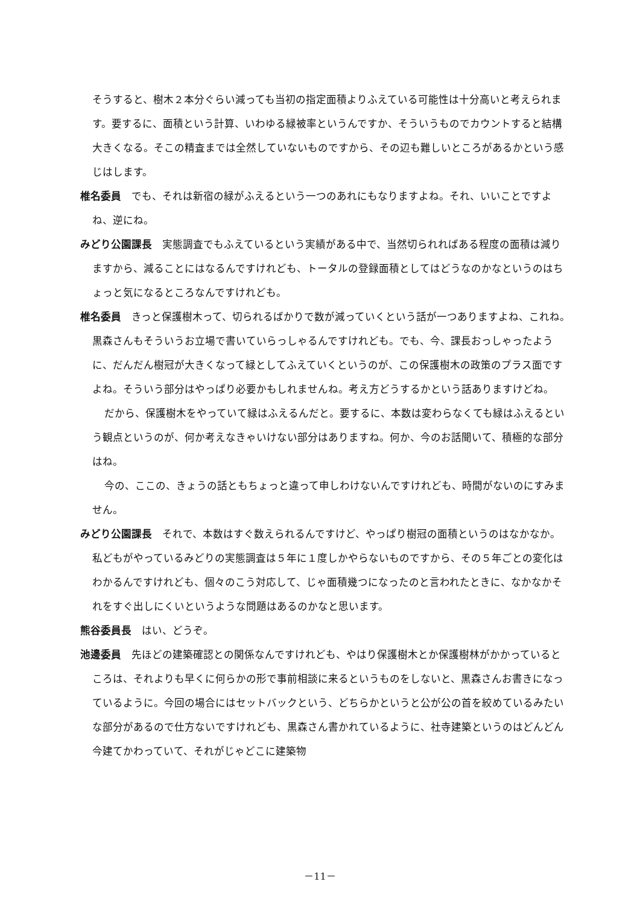そうすると、樹木２本分ぐらい減っても当初の指定面積よりふえている可能性は十分高いと考えられます。要するに、面積という計算、いわゆる緑被率というんですか、そういうものでカウントすると結構大きくなる。そこの精査までは全然していないものですから、その辺も難しいところがあるかという感じはします。
椎名委員　でも、それは新宿の緑がふえるという一つのあれにもなりますよね。それ、いいことですよね、逆にね。
みどり公園課長　実態調査でもふえているという実績がある中で、当然切られればある程度の面積は減りますから、減ることにはなるんですけれども、トータルの登録面積としてはどうなのかなというのはちょっと気になるところなんですけれども。
椎名委員　きっと保護樹木って、切られるばかりで数が減っていくという話が一つありますよね、これね。黒森さんもそういうお立場で書いていらっしゃるんですけれども。でも、今、課長おっしゃったように、だんだん樹冠が大きくなって緑としてふえていくというのが、この保護樹木の政策のプラス面ですよね。そういう部分はやっぱり必要かもしれませんね。考え方どうするかという話ありますけどね。
だから、保護樹木をやっていて緑はふえるんだと。要するに、本数は変わらなくても緑はふえるという観点というのが、何か考えなきゃいけない部分はありますね。何か、今のお話聞いて、積極的な部分はね。
今の、ここの、きょうの話ともちょっと違って申しわけないんですけれども、時間がないのにすみません。
みどり公園課長　それで、本数はすぐ数えられるんですけど、やっぱり樹冠の面積というのはなかなか。私どもがやっているみどりの実態調査は５年に１度しかやらないものですから、その５年ごとの変化はわかるんですけれども、個々のこう対応して、じゃ面積幾つになったのと言われたときに、なかなかそれをすぐ出しにくいというような問題はあるのかなと思います。
熊谷委員長　はい、どうぞ。
池邊委員　先ほどの建築確認との関係なんですけれども、やはり保護樹木とか保護樹林がかかっているところは、それよりも早くに何らかの形で事前相談に来るというものをしないと、黒森さんお書きになっているように。今回の場合にはセットバックという、どちらかというと公が公の首を絞めているみたいな部分があるので仕方ないですけれども、黒森さん書かれているように、社寺建築というのはどんどん今建てかわっていて、それがじゃどこに建築物
－11－